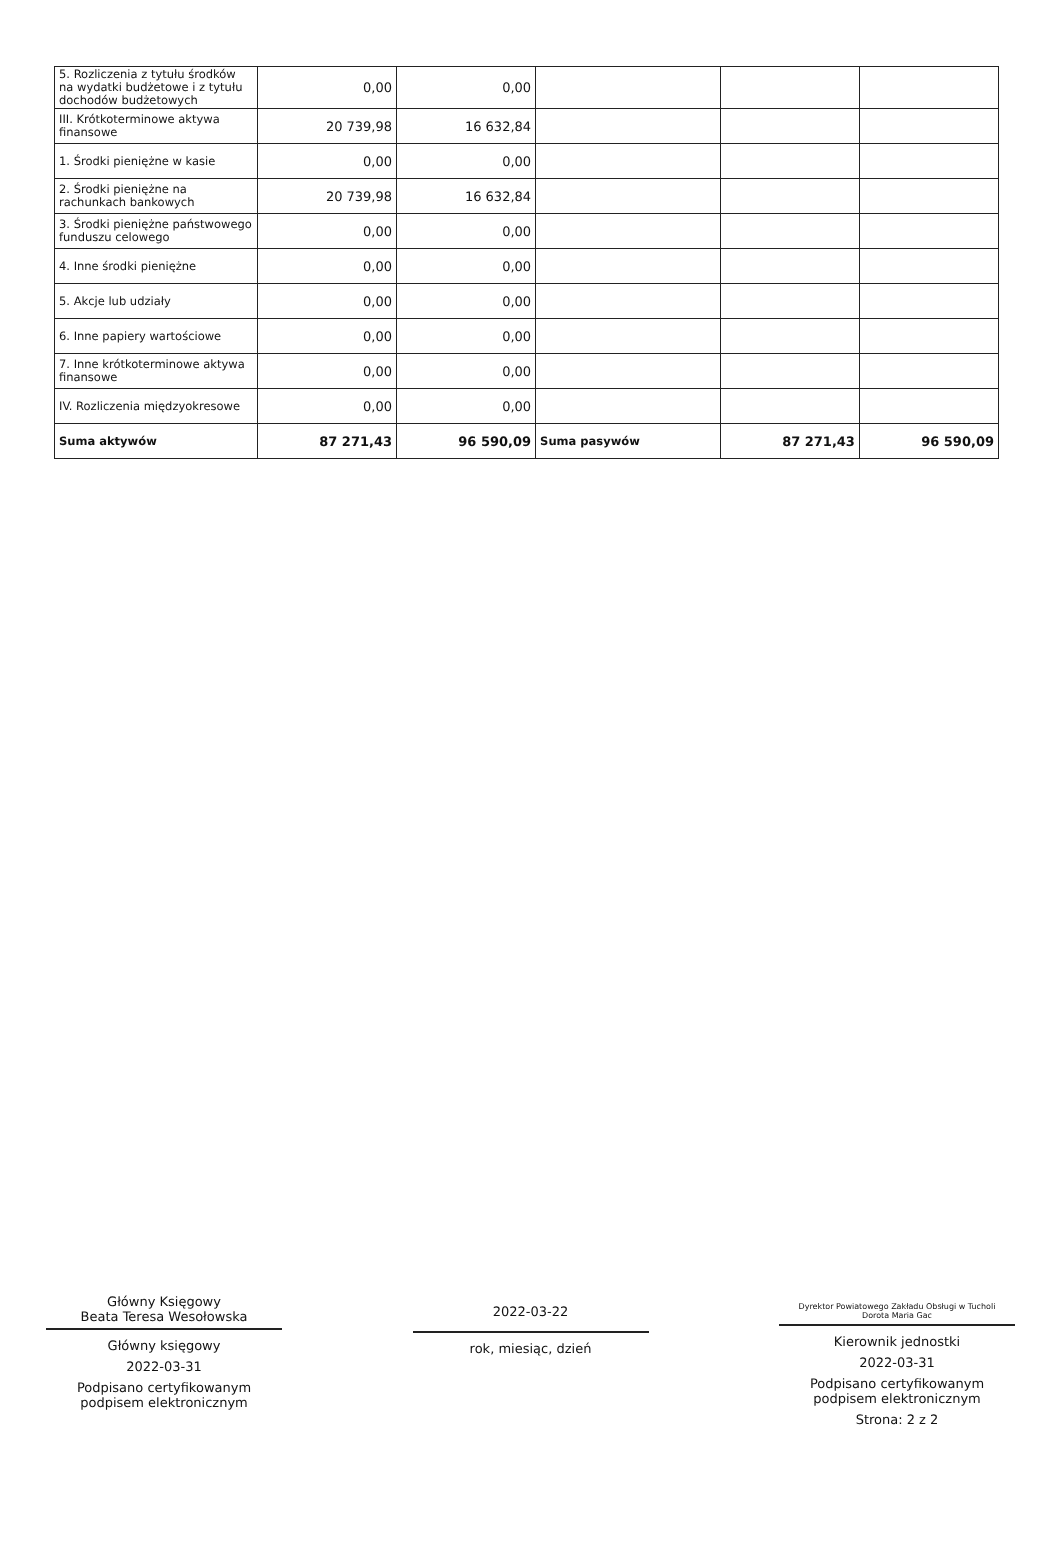| 5. Rozliczenia z tytułu środków na wydatki budżetowe i z tytułu dochodów budżetowych | 0,00 | 0,00 | | | |
| III. Krótkoterminowe aktywa finansowe | 20 739,98 | 16 632,84 | | | |
| 1. Środki pieniężne w kasie | 0,00 | 0,00 | | | |
| 2. Środki pieniężne na rachunkach bankowych | 20 739,98 | 16 632,84 | | | |
| 3. Środki pieniężne państwowego funduszu celowego | 0,00 | 0,00 | | | |
| 4. Inne środki pieniężne | 0,00 | 0,00 | | | |
| 5. Akcje lub udziały | 0,00 | 0,00 | | | |
| 6. Inne papiery wartościowe | 0,00 | 0,00 | | | |
| 7. Inne krótkoterminowe aktywa finansowe | 0,00 | 0,00 | | | |
| IV. Rozliczenia międzyokresowe | 0,00 | 0,00 | | | |
| Suma aktywów | 87 271,43 | 96 590,09 | Suma pasywów | 87 271,43 | 96 590,09 |
Główny Księgowy
Beata Teresa Wesołowska
Główny księgowy
2022-03-31
Podpisano certyfikowanym podpisem elektronicznym
2022-03-22
rok, miesiąc, dzień
Dyrektor Powiatowego Zakładu Obsługi w Tucholi
Dorota Maria Gac
Kierownik jednostki
2022-03-31
Podpisano certyfikowanym podpisem elektronicznym
Strona: 2 z 2